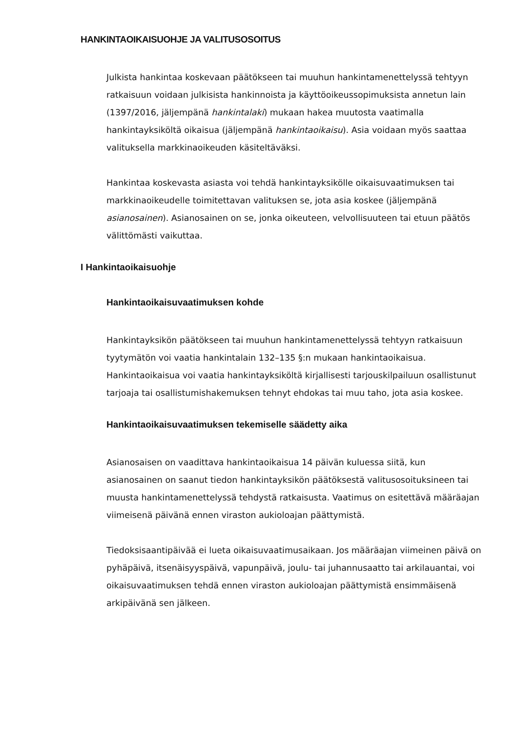HANKINTAOIKAISUOHJE JA VALITUSOSOITUS
Julkista hankintaa koskevaan päätökseen tai muuhun hankintamenettelyssä tehtyyn ratkaisuun voidaan julkisista hankinnoista ja käyttöoikeussopimuksista annetun lain (1397/2016, jäljempänä hankintalaki) mukaan hakea muutosta vaatimalla hankintayksiköltä oikaisua (jäljempänä hankintaoikaisu). Asia voidaan myös saattaa valituksella markkinaoikeuden käsiteltäväksi.
Hankintaa koskevasta asiasta voi tehdä hankintayksikölle oikaisuvaatimuksen tai markkinaoikeudelle toimitettavan valituksen se, jota asia koskee (jäljempänä asianosainen). Asianosainen on se, jonka oikeuteen, velvollisuuteen tai etuun päätös välittömästi vaikuttaa.
I Hankintaoikaisuohje
Hankintaoikaisuvaatimuksen kohde
Hankintayksikön päätökseen tai muuhun hankintamenettelyssä tehtyyn ratkaisuun tyytymätön voi vaatia hankintalain 132–135 §:n mukaan hankintaoikaisua. Hankintaoikaisua voi vaatia hankintayksiköltä kirjallisesti tarjouskilpailuun osallistunut tarjoaja tai osallistumishakemuksen tehnyt ehdokas tai muu taho, jota asia koskee.
Hankintaoikaisuvaatimuksen tekemiselle säädetty aika
Asianosaisen on vaadittava hankintaoikaisua 14 päivän kuluessa siitä, kun asianosainen on saanut tiedon hankintayksikön päätöksestä valitusosoituksineen tai muusta hankintamenettelyssä tehdystä ratkaisusta. Vaatimus on esitettävä määräajan viimeisenä päivänä ennen viraston aukioloajan päättymistä.
Tiedoksisaantipäivää ei lueta oikaisuvaatimusaikaan. Jos määräajan viimeinen päivä on pyhäpäivä, itsenäisyyspäivä, vapunpäivä, joulu- tai juhannusaatto tai arkilauantai, voi oikaisuvaatimuksen tehdä ennen viraston aukioloajan päättymistä ensimmäisenä arkipäivänä sen jälkeen.